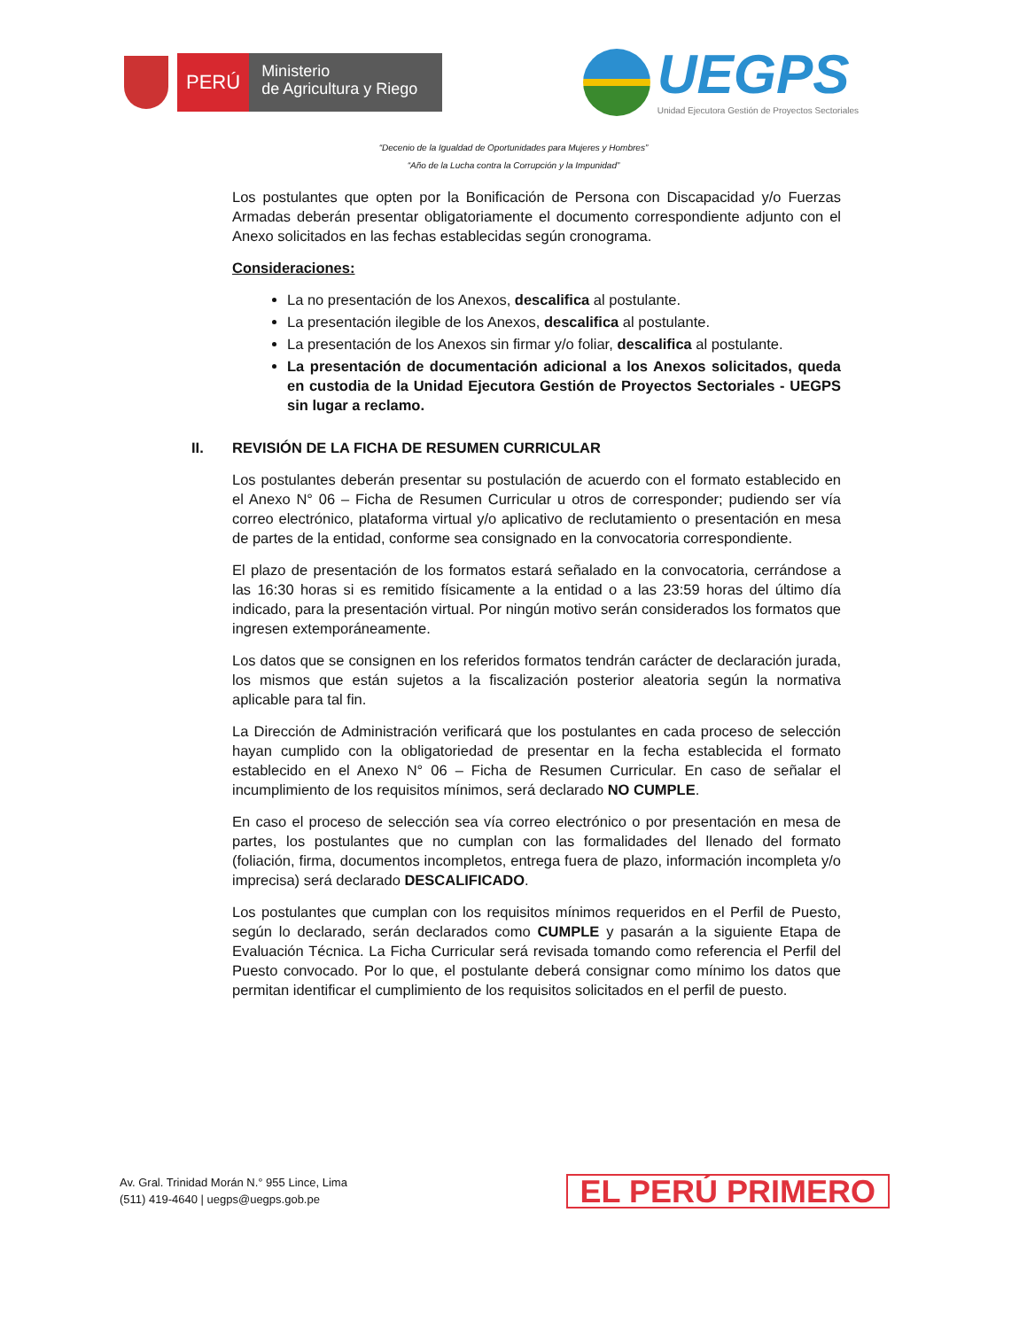PERÚ
Ministerio
de Agricultura y Riego
UEGPS
Unidad Ejecutora Gestión de Proyectos Sectoriales
“Decenio de la Igualdad de Oportunidades para Mujeres y Hombres”
“Año de la Lucha contra la Corrupción y la Impunidad”
Los postulantes que opten por la Bonificación de Persona con Discapacidad y/o Fuerzas Armadas deberán presentar obligatoriamente el documento correspondiente adjunto con el Anexo solicitados en las fechas establecidas según cronograma.
Consideraciones:
La no presentación de los Anexos, descalifica al postulante.
La presentación ilegible de los Anexos, descalifica al postulante.
La presentación de los Anexos sin firmar y/o foliar, descalifica al postulante.
La presentación de documentación adicional a los Anexos solicitados, queda en custodia de la Unidad Ejecutora Gestión de Proyectos Sectoriales - UEGPS sin lugar a reclamo.
II. REVISIÓN DE LA FICHA DE RESUMEN CURRICULAR
Los postulantes deberán presentar su postulación de acuerdo con el formato establecido en el Anexo N° 06 – Ficha de Resumen Curricular u otros de corresponder; pudiendo ser vía correo electrónico, plataforma virtual y/o aplicativo de reclutamiento o presentación en mesa de partes de la entidad, conforme sea consignado en la convocatoria correspondiente.
El plazo de presentación de los formatos estará señalado en la convocatoria, cerrándose a las 16:30 horas si es remitido físicamente a la entidad o a las 23:59 horas del último día indicado, para la presentación virtual. Por ningún motivo serán considerados los formatos que ingresen extemporáneamente.
Los datos que se consignen en los referidos formatos tendrán carácter de declaración jurada, los mismos que están sujetos a la fiscalización posterior aleatoria según la normativa aplicable para tal fin.
La Dirección de Administración verificará que los postulantes en cada proceso de selección hayan cumplido con la obligatoriedad de presentar en la fecha establecida el formato establecido en el Anexo N° 06 – Ficha de Resumen Curricular. En caso de señalar el incumplimiento de los requisitos mínimos, será declarado NO CUMPLE.
En caso el proceso de selección sea vía correo electrónico o por presentación en mesa de partes, los postulantes que no cumplan con las formalidades del llenado del formato (foliación, firma, documentos incompletos, entrega fuera de plazo, información incompleta y/o imprecisa) será declarado DESCALIFICADO.
Los postulantes que cumplan con los requisitos mínimos requeridos en el Perfil de Puesto, según lo declarado, serán declarados como CUMPLE y pasarán a la siguiente Etapa de Evaluación Técnica. La Ficha Curricular será revisada tomando como referencia el Perfil del Puesto convocado. Por lo que, el postulante deberá consignar como mínimo los datos que permitan identificar el cumplimiento de los requisitos solicitados en el perfil de puesto.
Av. Gral. Trinidad Morán N.° 955 Lince, Lima
(511) 419-4640 | uegps@uegps.gob.pe
EL PERÚ PRIMERO